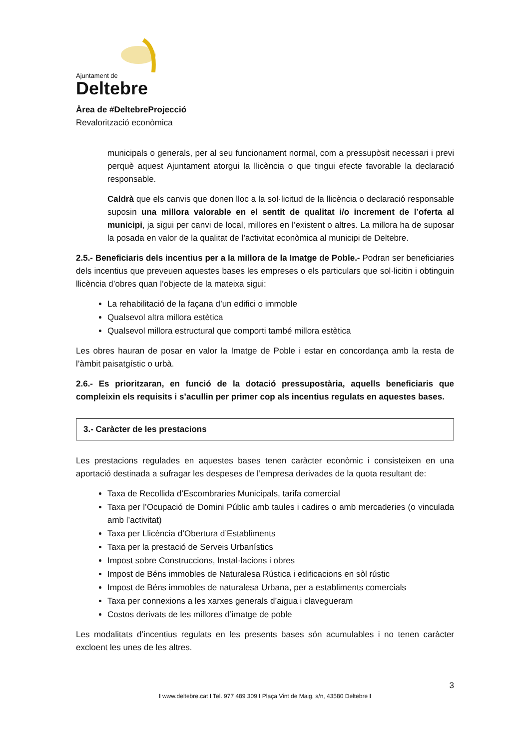Ajuntament de
Deltebre
Àrea de #DeltebreProjecció
Revalorització econòmica
municipals o generals, per al seu funcionament normal, com a pressupòsit necessari i previ perquè aquest Ajuntament atorgui la llicència o que tingui efecte favorable la declaració responsable.
Caldrà que els canvis que donen lloc a la sol·licitud de la llicència o declaració responsable suposin una millora valorable en el sentit de qualitat i/o increment de l’oferta al municipi, ja sigui per canvi de local, millores en l’existent o altres. La millora ha de suposar la posada en valor de la qualitat de l’activitat econòmica al municipi de Deltebre.
2.5.- Beneficiaris dels incentius per a la millora de la Imatge de Poble.- Podran ser beneficiaries dels incentius que preveuen aquestes bases les empreses o els particulars que sol·licitin i obtinguin llicència d’obres quan l’objecte de la mateixa sigui:
La rehabilitació de la façana d’un edifici o immoble
Qualsevol altra millora estètica
Qualsevol millora estructural que comporti també millora estètica
Les obres hauran de posar en valor la Imatge de Poble i estar en concordança amb la resta de l’àmbit paisatgístic o urbà.
2.6.- Es prioritzaran, en funció de la dotació pressupostària, aquells beneficiaris que compleixin els requisits i s’acullin per primer cop als incentius regulats en aquestes bases.
3.- Caràcter de les prestacions
Les prestacions regulades en aquestes bases tenen caràcter econòmic i consisteixen en una aportació destinada a sufragar les despeses de l’empresa derivades de la quota resultant de:
Taxa de Recollida d’Escombraries Municipals, tarifa comercial
Taxa per l’Ocupació de Domini Públic amb taules i cadires o amb mercaderies (o vinculada amb l’activitat)
Taxa per Llicència d’Obertura d’Establiments
Taxa per la prestació de Serveis Urbanístics
Impost sobre Construccions, Instal·lacions i obres
Impost de Béns immobles de Naturalesa Rústica i edificacions en sòl rústic
Impost de Béns immobles de naturalesa Urbana, per a establiments comercials
Taxa per connexions a les xarxes generals d’aigua i clavegueram
Costos derivats de les millores d’imatge de poble
Les modalitats d’incentius regulats en les presents bases són acumulables i no tenen caràcter excloent les unes de les altres.
3
I www.deltebre.cat I Tel. 977 489 309 I Plaça Vint de Maig, s/n, 43580 Deltebre I